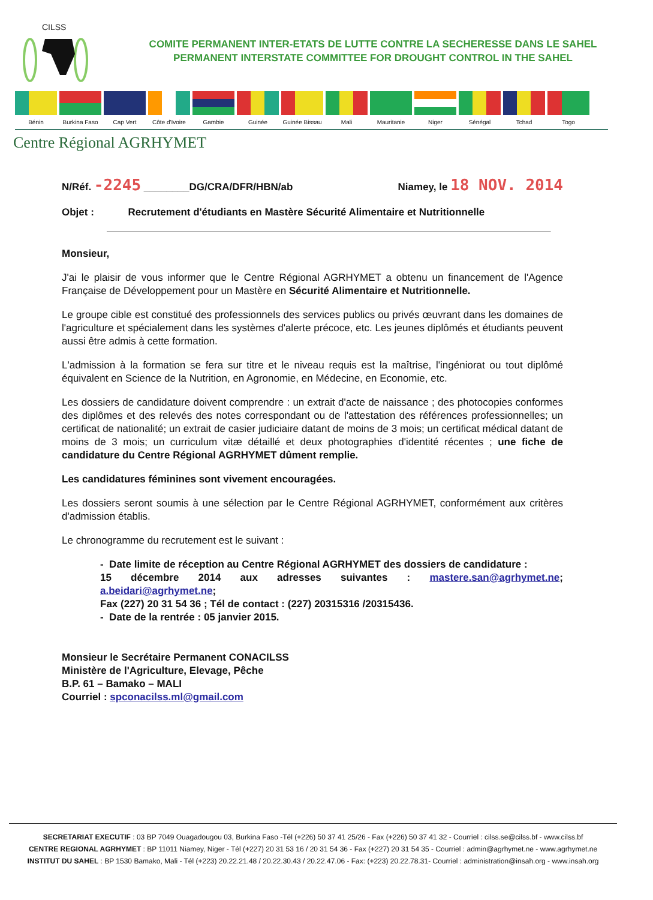CILSS
COMITE PERMANENT INTER-ETATS DE LUTTE CONTRE LA SECHERESSE DANS LE SAHEL
PERMANENT INTERSTATE COMMITTEE FOR DROUGHT CONTROL IN THE SAHEL
Bénin Burkina Faso
Cap Vert Côte d'Ivoire
Gambie Guinée Guinée Bissau
Mali Mauritanie Niger Sénégal Tchad Togo
Centre Régional AGRHYMET
N/Réf. -2245 ________DG/CRA/DFR/HBN/ab Niamey, le 18 NOV. 2014
Objet : Recrutement d'étudiants en Mastère Sécurité Alimentaire et Nutritionnelle
Monsieur,
J'ai le plaisir de vous informer que le Centre Régional AGRHYMET a obtenu un financement de l'Agence Française de Développement pour un Mastère en Sécurité Alimentaire et Nutritionnelle.
Le groupe cible est constitué des professionnels des services publics ou privés œuvrant dans les domaines de l'agriculture et spécialement dans les systèmes d'alerte précoce, etc. Les jeunes diplômés et étudiants peuvent aussi être admis à cette formation.
L'admission à la formation se fera sur titre et le niveau requis est la maîtrise, l'ingéniorat ou tout diplômé équivalent en Science de la Nutrition, en Agronomie, en Médecine, en Economie, etc.
Les dossiers de candidature doivent comprendre : un extrait d'acte de naissance ; des photocopies conformes des diplômes et des relevés des notes correspondant ou de l'attestation des références professionnelles; un certificat de nationalité; un extrait de casier judiciaire datant de moins de 3 mois; un certificat médical datant de moins de 3 mois; un curriculum vitæ détaillé et deux photographies d'identité récentes ; une fiche de candidature du Centre Régional AGRHYMET dûment remplie.
Les candidatures féminines sont vivement encouragées.
Les dossiers seront soumis à une sélection par le Centre Régional AGRHYMET, conformément aux critères d'admission établis.
Le chronogramme du recrutement est le suivant :
- Date limite de réception au Centre Régional AGRHYMET des dossiers de candidature :
15 décembre 2014 aux adresses suivantes : mastere.san@agrhymet.ne; a.beidari@agrhymet.ne;
Fax (227) 20 31 54 36 ; Tél de contact : (227) 20315316 /20315436.
- Date de la rentrée : 05 janvier 2015.
Monsieur le Secrétaire Permanent CONACILSS
Ministère de l'Agriculture, Elevage, Pêche
B.P. 61 – Bamako – MALI
Courriel : spconacilss.ml@gmail.com
SECRETARIAT EXECUTIF : 03 BP 7049 Ouagadougou 03, Burkina Faso -Tél (+226) 50 37 41 25/26 - Fax (+226) 50 37 41 32 - Courriel : cilss.se@cilss.bf - www.cilss.bf
CENTRE REGIONAL AGRHYMET : BP 11011 Niamey, Niger - Tél (+227) 20 31 53 16 / 20 31 54 36 - Fax (+227) 20 31 54 35 - Courriel : admin@agrhymet.ne - www.agrhymet.ne
INSTITUT DU SAHEL : BP 1530 Bamako, Mali - Tél (+223) 20.22.21.48 / 20.22.30.43 / 20.22.47.06 - Fax: (+223) 20.22.78.31- Courriel : administration@insah.org - www.insah.org